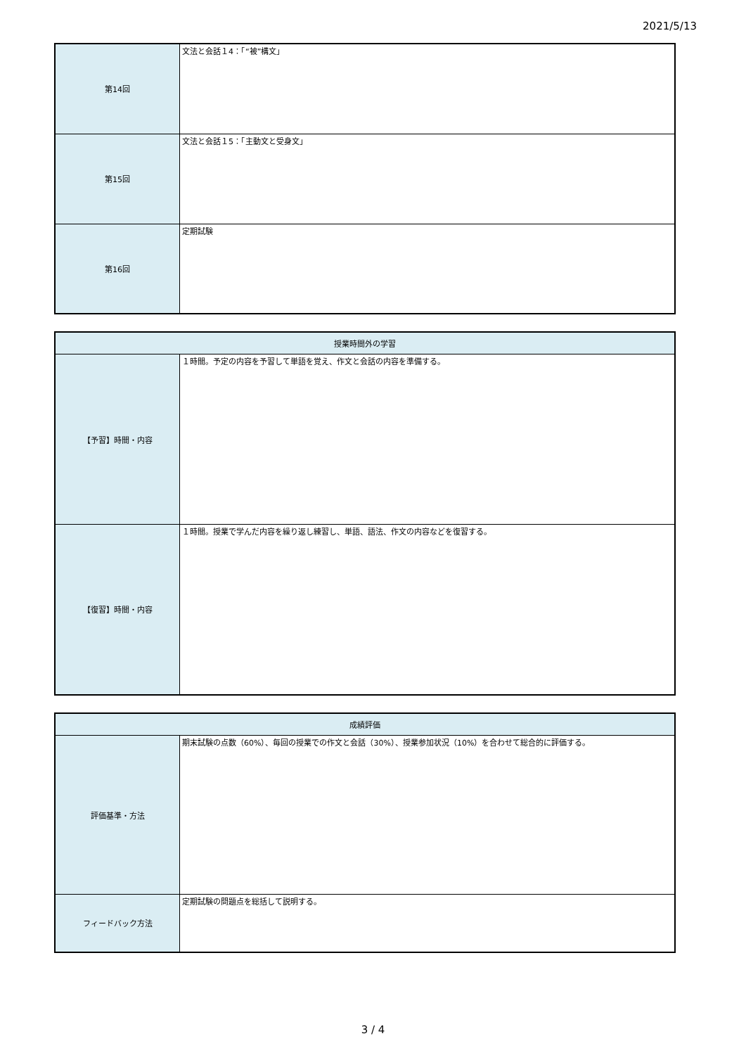2021/5/13
| 第14回 | 文法と会話１4：「“被”構文」 |
| 第15回 | 文法と会話１5：「主動文と受身文」 |
| 第16回 | 定期試験 |
| 授業時間外の学習 | |
| --- | --- |
| 【予習】時間・内容 | １時間。予定の内容を予習して単語を覚え、作文と会話の内容を準備する。 |
| 【復習】時間・内容 | １時間。授業で学んだ内容を繰り返し練習し、単語、語法、作文の内容などを復習する。 |
| 成績評価 | |
| --- | --- |
| 評価基準・方法 | 期末試験の点数（60%）、毎回の授業での作文と会話（30%）、授業参加状況（10%）を合わせて総合的に評価する。 |
| フィードバック方法 | 定期試験の問題点を総括して説明する。 |
3 / 4